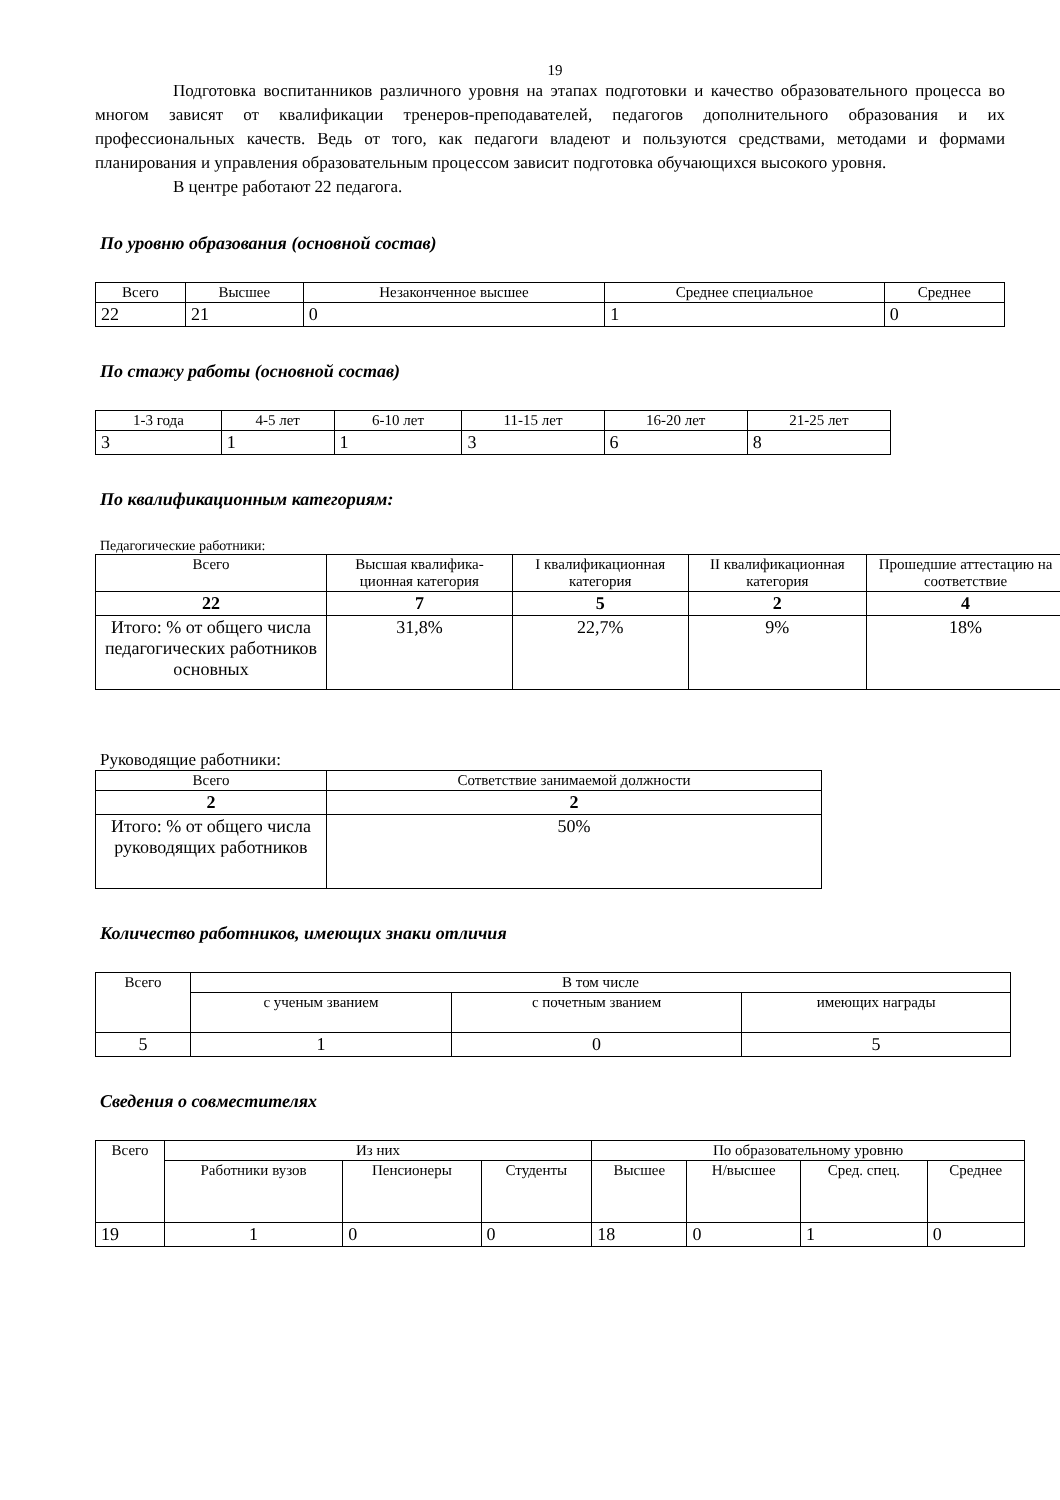19
Подготовка воспитанников различного уровня на этапах подготовки и качество образовательного процесса во многом зависят от квалификации тренеров-преподавателей, педагогов дополнительного образования и их профессиональных качеств. Ведь от того, как педагоги владеют и пользуются средствами, методами и формами планирования и управления образовательным процессом зависит подготовка обучающихся высокого уровня.
В центре работают 22 педагога.
По уровню образования (основной состав)
| Всего | Высшее | Незаконченное высшее | Среднее специальное | Среднее |
| --- | --- | --- | --- | --- |
| 22 | 21 | 0 | 1 | 0 |
По стажу работы (основной состав)
| 1-3 года | 4-5 лет | 6-10 лет | 11-15 лет | 16-20 лет | 21-25 лет |
| --- | --- | --- | --- | --- | --- |
| 3 | 1 | 1 | 3 | 6 | 8 |
По квалификационным категориям:
Педагогические работники:
| Всего | Высшая квалифика-ционная категория | I квалификационная категория | II квалификационная категория | Прошедшие аттестацию на соответствие |
| --- | --- | --- | --- | --- |
| 22 | 7 | 5 | 2 | 4 |
| Итого: % от общего числа педагогических работников основных | 31,8% | 22,7% | 9% | 18% |
Руководящие работники:
| Всего | Сответствие занимаемой должности |
| --- | --- |
| 2 | 2 |
| Итого: % от общего числа руководящих работников | 50% |
Количество работников, имеющих знаки отличия
| Всего | В том числе | | |
| --- | --- | --- | --- |
| | с ученым званием | с почетным званием | имеющих награды |
| 5 | 1 | 0 | 5 |
Сведения о совместителях
| Всего | Из них | | | По образовательному уровню | | | |
| --- | --- | --- | --- | --- | --- | --- | --- |
| | Работники вузов | Пенсионеры | Студенты | Высшее | Н/высшее | Сред. спец. | Среднее |
| 19 | 1 | 0 | 0 | 18 | 0 | 1 | 0 |